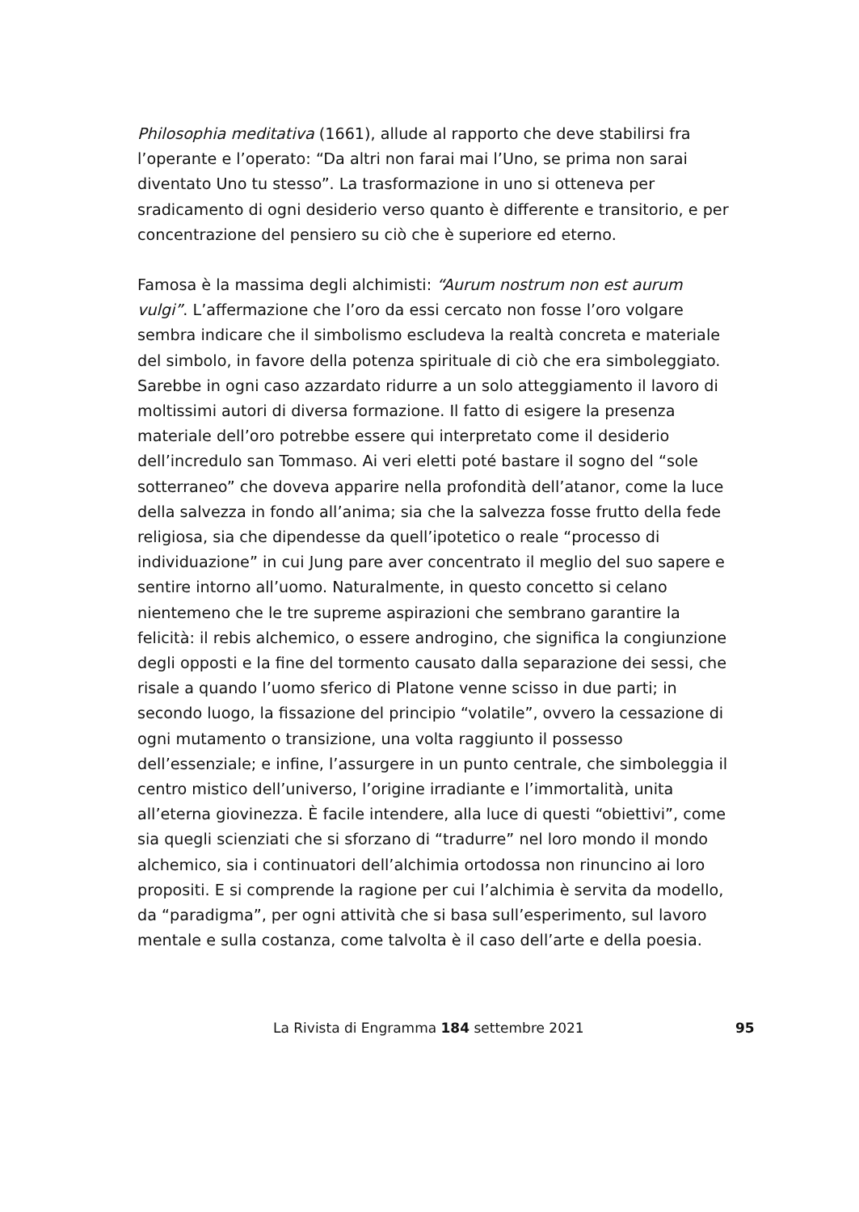Philosophia meditativa (1661), allude al rapporto che deve stabilirsi fra l’operante e l’operato: “Da altri non farai mai l’Uno, se prima non sarai diventato Uno tu stesso”. La trasformazione in uno si otteneva per sradicamento di ogni desiderio verso quanto è differente e transitorio, e per concentrazione del pensiero su ciò che è superiore ed eterno.
Famosa è la massima degli alchimisti: “Aurum nostrum non est aurum vulgi”. L’affermazione che l’oro da essi cercato non fosse l’oro volgare sembra indicare che il simbolismo escludeva la realtà concreta e materiale del simbolo, in favore della potenza spirituale di ciò che era simboleggiato. Sarebbe in ogni caso azzardato ridurre a un solo atteggiamento il lavoro di moltissimi autori di diversa formazione. Il fatto di esigere la presenza materiale dell’oro potrebbe essere qui interpretato come il desiderio dell’incredulo san Tommaso. Ai veri eletti poté bastare il sogno del “sole sotterraneo” che doveva apparire nella profondità dell’atanor, come la luce della salvezza in fondo all’anima; sia che la salvezza fosse frutto della fede religiosa, sia che dipendesse da quell’ipotetico o reale “processo di individuazione” in cui Jung pare aver concentrato il meglio del suo sapere e sentire intorno all’uomo. Naturalmente, in questo concetto si celano nientemeno che le tre supreme aspirazioni che sembrano garantire la felicità: il rebis alchemico, o essere androgino, che significa la congiunzione degli opposti e la fine del tormento causato dalla separazione dei sessi, che risale a quando l’uomo sferico di Platone venne scisso in due parti; in secondo luogo, la fissazione del principio “volatile”, ovvero la cessazione di ogni mutamento o transizione, una volta raggiunto il possesso dell’essenziale; e infine, l’assurgere in un punto centrale, che simboleggia il centro mistico dell’universo, l’origine irradiante e l’immortalità, unita all’eterna giovinezza. È facile intendere, alla luce di questi “obiettivi”, come sia quegli scienziati che si sforzano di “tradurre” nel loro mondo il mondo alchemico, sia i continuatori dell’alchimia ortodossa non rinuncino ai loro propositi. E si comprende la ragione per cui l’alchimia è servita da modello, da “paradigma”, per ogni attività che si basa sull’esperimento, sul lavoro mentale e sulla costanza, come talvolta è il caso dell’arte e della poesia.
La Rivista di Engramma 184 settembre 2021 95